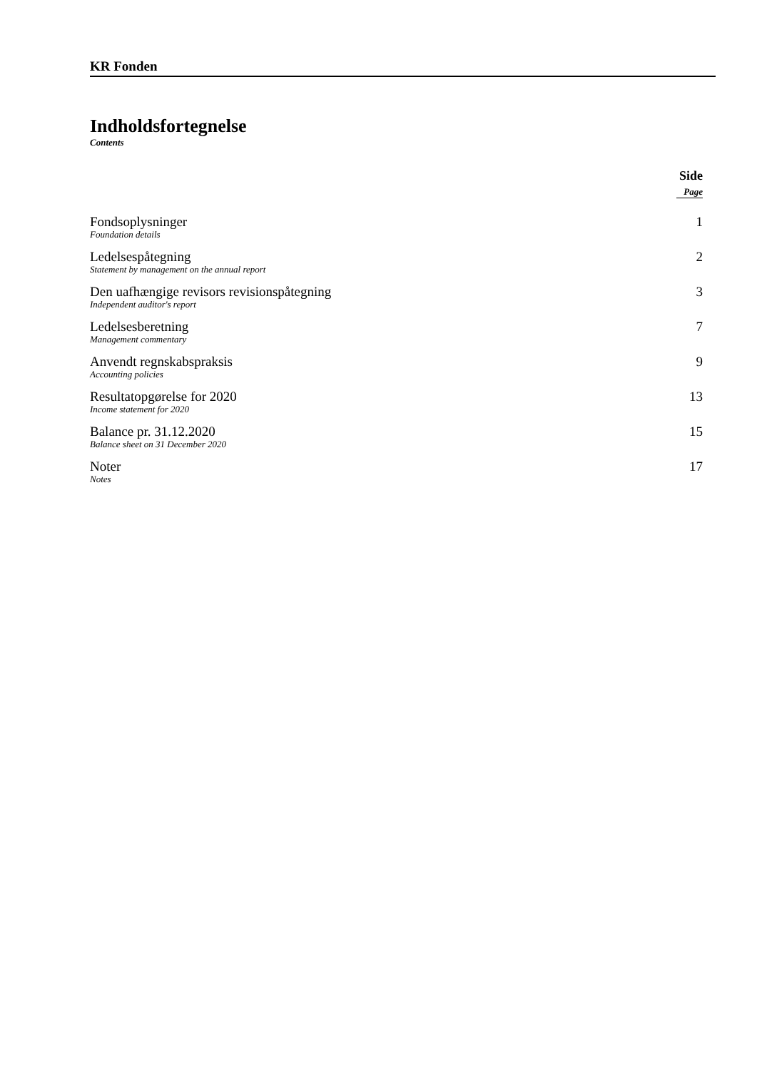KR Fonden
Indholdsfortegnelse
Contents
Side
Page
| Fondsoplysninger Foundation details | 1 |
| Ledelsespåtegning Statement by management on the annual report | 2 |
| Den uafhængige revisors revisionspåtegning Independent auditor's report | 3 |
| Ledelsesberetning Management commentary | 7 |
| Anvendt regnskabspraksis Accounting policies | 9 |
| Resultatopgørelse for 2020 Income statement for 2020 | 13 |
| Balance pr. 31.12.2020 Balance sheet on 31 December 2020 | 15 |
| Noter Notes | 17 |